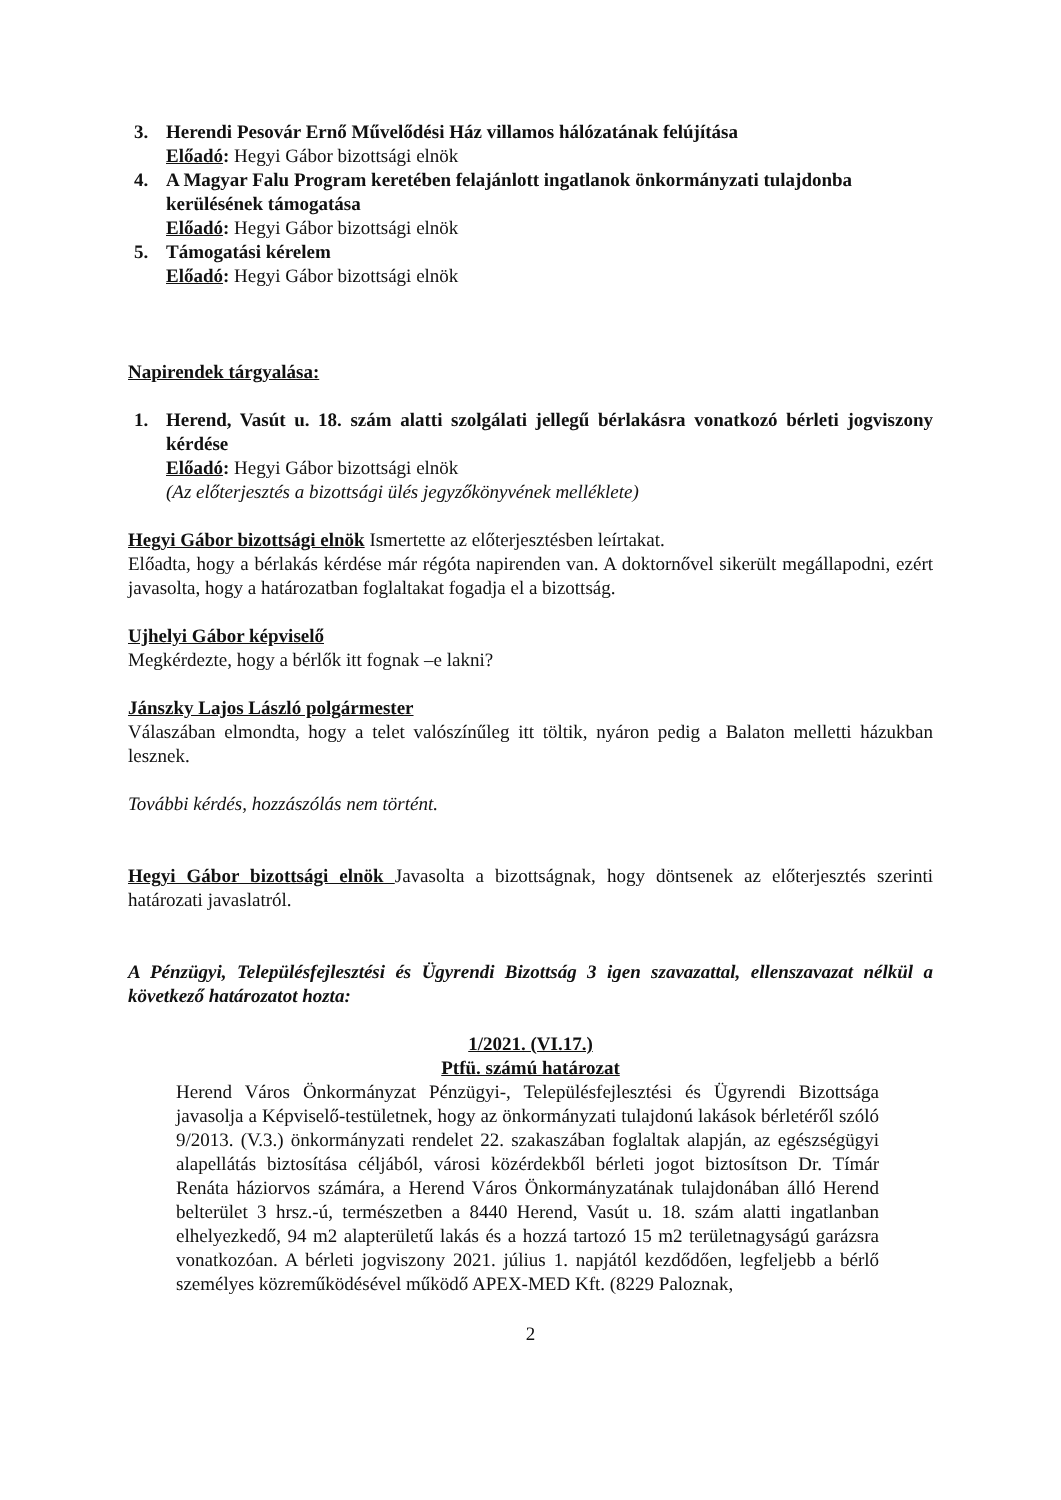3. Herendi Pesovár Ernő Művelődési Ház villamos hálózatának felújítása
Előadó: Hegyi Gábor bizottsági elnök
4. A Magyar Falu Program keretében felajánlott ingatlanok önkormányzati tulajdonba kerülésének támogatása
Előadó: Hegyi Gábor bizottsági elnök
5. Támogatási kérelem
Előadó: Hegyi Gábor bizottsági elnök
Napirendek tárgyalása:
1. Herend, Vasút u. 18. szám alatti szolgálati jellegű bérlakásra vonatkozó bérleti jogviszony kérdése
Előadó: Hegyi Gábor bizottsági elnök
(Az előterjesztés a bizottsági ülés jegyzőkönyvének melléklete)
Hegyi Gábor bizottsági elnök Ismertette az előterjesztésben leírtakat.
Előadta, hogy a bérlakás kérdése már régóta napirenden van. A doktornővel sikerült megállapodni, ezért javasolta, hogy a határozatban foglaltakat fogadja el a bizottság.
Ujhelyi Gábor képviselő
Megkérdezte, hogy a bérlők itt fognak –e lakni?
Jánszky Lajos László polgármester
Válaszában elmondta, hogy a telet valószínűleg itt töltik, nyáron pedig a Balaton melletti házukban lesznek.
További kérdés, hozzászólás nem történt.
Hegyi Gábor bizottsági elnök Javasolta a bizottságnak, hogy döntsenek az előterjesztés szerinti határozati javaslatról.
A Pénzügyi, Településfejlesztési és Ügyrendi Bizottság 3 igen szavazattal, ellenszavazat nélkül a következő határozatot hozta:
1/2021. (VI.17.)
Ptfü. számú határozat
Herend Város Önkormányzat Pénzügyi-, Településfejlesztési és Ügyrendi Bizottsága javasolja a Képviselő-testületnek, hogy az önkormányzati tulajdonú lakások bérletéről szóló 9/2013. (V.3.) önkormányzati rendelet 22. szakaszában foglaltak alapján, az egészségügyi alapellátás biztosítása céljából, városi közérdekből bérleti jogot biztosítson Dr. Tímár Renáta háziorvos számára, a Herend Város Önkormányzatának tulajdonában álló Herend belterület 3 hrsz.-ú, természetben a 8440 Herend, Vasút u. 18. szám alatti ingatlanban elhelyezkedő, 94 m2 alapterületű lakás és a hozzá tartozó 15 m2 területnagyságú garázsra vonatkozóan. A bérleti jogviszony 2021. július 1. napjától kezdődően, legfeljebb a bérlő személyes közreműködésével működő APEX-MED Kft. (8229 Paloznak,
2